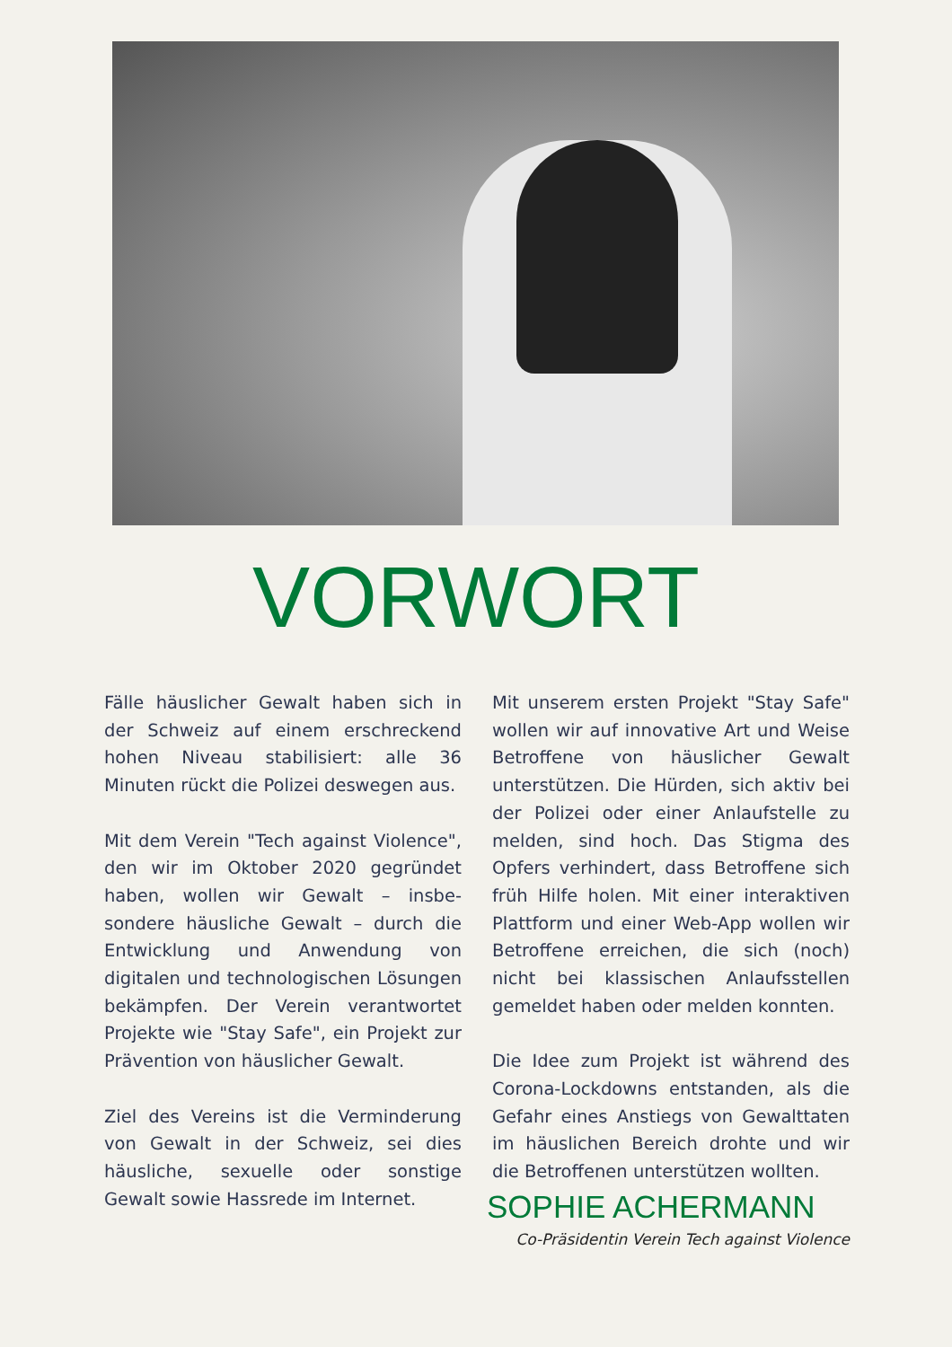VORWORT
Fälle häuslicher Gewalt haben sich in der Schweiz auf einem erschreckend hohen Niveau stabilisiert: alle 36 Minuten rückt die Polizei deswegen aus.
Mit dem Verein "Tech against Violence", den wir im Oktober 2020 gegründet haben, wollen wir Gewalt – insbe­sondere häusliche Gewalt – durch die Entwicklung und Anwendung von digitalen und technologischen Lösungen bekämpfen. Der Verein verantwortet Projekte wie "Stay Safe", ein Projekt zur Prävention von häuslicher Gewalt.
Ziel des Vereins ist die Verminderung von Gewalt in der Schweiz, sei dies häusliche, sexuelle oder sonstige Gewalt sowie Hassrede im Internet.
Mit unserem ersten Projekt "Stay Safe" wollen wir auf innovative Art und Weise Betroffene von häuslicher Gewalt unterstützen. Die Hürden, sich aktiv bei der Polizei oder einer Anlaufstelle zu melden, sind hoch. Das Stigma des Opfers verhindert, dass Betroffene sich früh Hilfe holen. Mit einer interaktiven Plattform und einer Web-App wollen wir Betroffene erreichen, die sich (noch) nicht bei klassischen Anlaufsstellen gemeldet haben oder melden konnten.
Die Idee zum Projekt ist während des Corona-Lockdowns entstanden, als die Gefahr eines Anstiegs von Gewalttaten im häuslichen Bereich drohte und wir die Betroffenen unterstützen wollten.
SOPHIE ACHERMANN
Co-Präsidentin Verein Tech against Violence